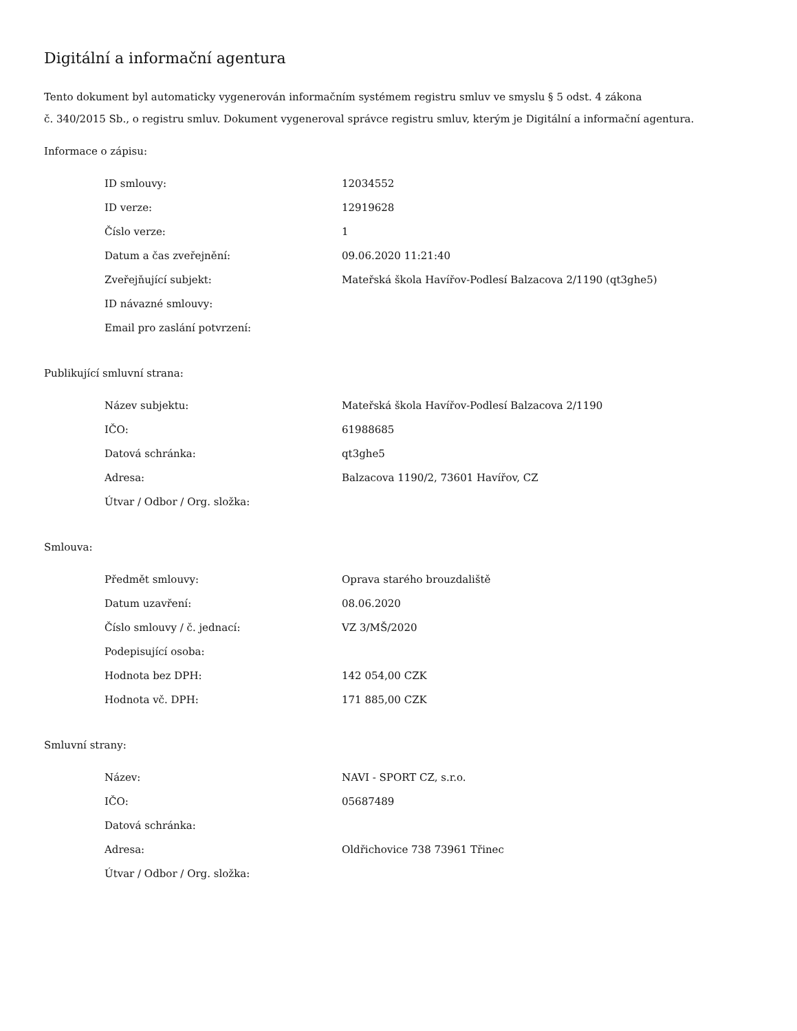Digitální a informační agentura
Tento dokument byl automaticky vygenerován informačním systémem registru smluv ve smyslu § 5 odst. 4 zákona
č. 340/2015 Sb., o registru smluv. Dokument vygeneroval správce registru smluv, kterým je Digitální a informační agentura.
Informace o zápisu:
| ID smlouvy: | 12034552 |
| ID verze: | 12919628 |
| Číslo verze: | 1 |
| Datum a čas zveřejnění: | 09.06.2020 11:21:40 |
| Zveřejňující subjekt: | Mateřská škola Havířov-Podlesí Balzacova 2/1190 (qt3ghe5) |
| ID návazné smlouvy: | |
| Email pro zaslání potvrzení: | |
Publikující smluvní strana:
| Název subjektu: | Mateřská škola Havířov-Podlesí Balzacova 2/1190 |
| IČO: | 61988685 |
| Datová schránka: | qt3ghe5 |
| Adresa: | Balzacova 1190/2, 73601 Havířov, CZ |
| Útvar / Odbor / Org. složka: | |
Smlouva:
| Předmět smlouvy: | Oprava starého brouzdaliště |
| Datum uzavření: | 08.06.2020 |
| Číslo smlouvy / č. jednací: | VZ 3/MŠ/2020 |
| Podepisující osoba: | |
| Hodnota bez DPH: | 142 054,00 CZK |
| Hodnota vč. DPH: | 171 885,00 CZK |
Smluvní strany:
| Název: | NAVI - SPORT CZ, s.r.o. |
| IČO: | 05687489 |
| Datová schránka: | |
| Adresa: | Oldřichovice 738 73961 Třinec |
| Útvar / Odbor / Org. složka: | |